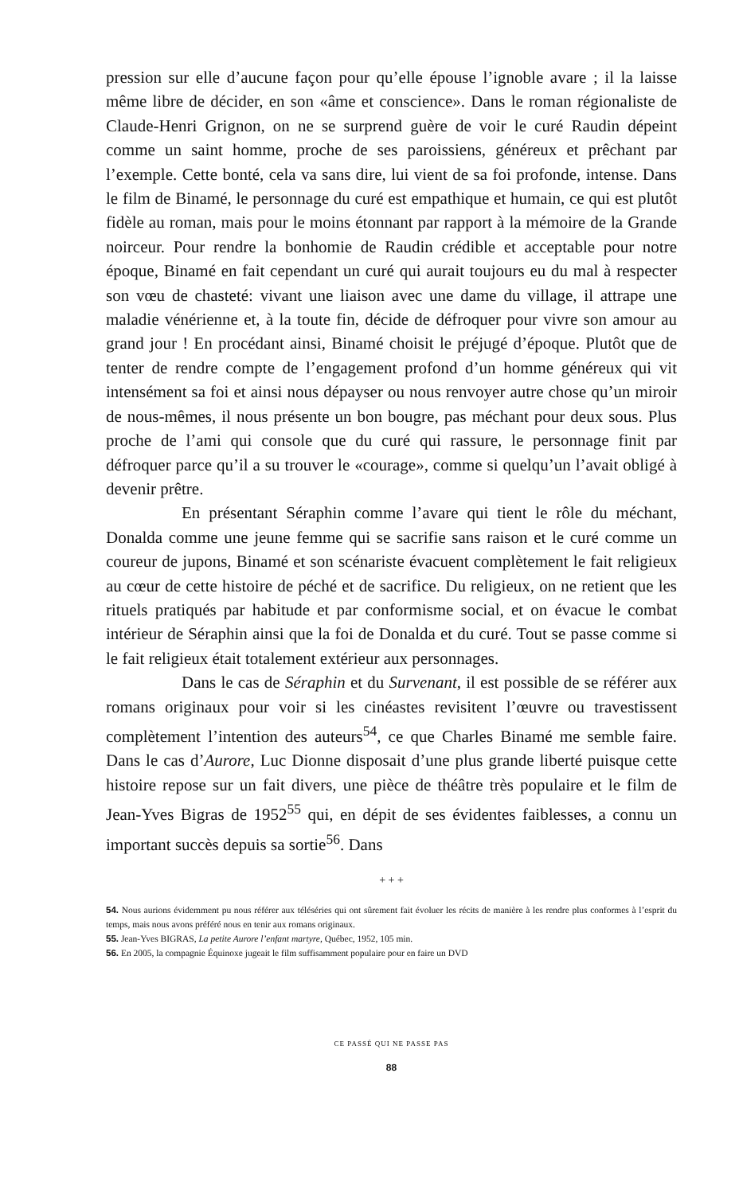pression sur elle d’aucune façon pour qu’elle épouse l’ignoble avare ; il la laisse même libre de décider, en son «âme et conscience». Dans le roman régionaliste de Claude-Henri Grignon, on ne se surprend guère de voir le curé Raudin dépeint comme un saint homme, proche de ses paroissiens, généreux et prêchant par l’exemple. Cette bonté, cela va sans dire, lui vient de sa foi profonde, intense. Dans le film de Binamé, le personnage du curé est empathique et humain, ce qui est plutôt fidèle au roman, mais pour le moins étonnant par rapport à la mémoire de la Grande noirceur. Pour rendre la bonhomie de Raudin crédible et acceptable pour notre époque, Binamé en fait cependant un curé qui aurait toujours eu du mal à respecter son vœu de chasteté: vivant une liaison avec une dame du village, il attrape une maladie vénérienne et, à la toute fin, décide de défroquer pour vivre son amour au grand jour ! En procédant ainsi, Binamé choisit le préjugé d’époque. Plutôt que de tenter de rendre compte de l’engagement profond d’un homme généreux qui vit intensément sa foi et ainsi nous dépayser ou nous renvoyer autre chose qu’un miroir de nous-mêmes, il nous présente un bon bougre, pas méchant pour deux sous. Plus proche de l’ami qui console que du curé qui rassure, le personnage finit par défroquer parce qu’il a su trouver le «courage», comme si quelqu’un l’avait obligé à devenir prêtre.
En présentant Séraphin comme l’avare qui tient le rôle du méchant, Donalda comme une jeune femme qui se sacrifie sans raison et le curé comme un coureur de jupons, Binamé et son scénariste évacuent complètement le fait religieux au cœur de cette histoire de péché et de sacrifice. Du religieux, on ne retient que les rituels pratiqués par habitude et par conformisme social, et on évacue le combat intérieur de Séraphin ainsi que la foi de Donalda et du curé. Tout se passe comme si le fait religieux était totalement extérieur aux personnages.
Dans le cas de Séraphin et du Survenant, il est possible de se référer aux romans originaux pour voir si les cinéastes revisitent l’œuvre ou travestissent complètement l’intention des auteurs<sup>54</sup>, ce que Charles Binamé me semble faire. Dans le cas d’Aurore, Luc Dionne disposait d’une plus grande liberté puisque cette histoire repose sur un fait divers, une pièce de théâtre très populaire et le film de Jean-Yves Bigras de 1952<sup>55</sup> qui, en dépit de ses évidentes faiblesses, a connu un important succès depuis sa sortie<sup>56</sup>. Dans
+ + +
54. Nous aurions évidemment pu nous référer aux téléséries qui ont sûrement fait évoluer les récits de manière à les rendre plus conformes à l’esprit du temps, mais nous avons préféré nous en tenir aux romans originaux.
55. Jean-Yves BIGRAS, La petite Aurore l’enfant martyre, Québec, 1952, 105 min.
56. En 2005, la compagnie Équinoxe jugeait le film suffisamment populaire pour en faire un DVD
CE PASSÉ QUI NE PASSE PAS
88